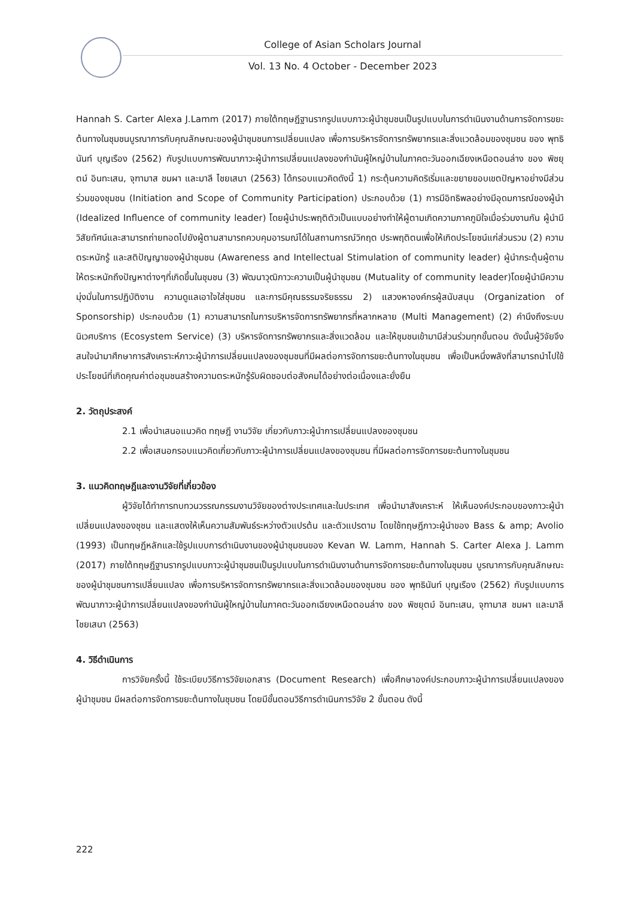College of Asian Scholars Journal
Vol. 13 No. 4 October - December 2023
Hannah S. Carter Alexa J.Lamm (2017) ภายใต้ทฤษฎีฐานรากรูปแบบภาวะผู้นำชุมชนเป็นรูปแบบในการดำเนินงานด้านการจัดการขยะต้นทางในชุมชนบูรณาการกับคุณลักษณะของผู้นำชุมชนการเปลี่ยนแปลง เพื่อการบริหารจัดการทรัพยากรและสิ่งแวดล้อมของชุมชน ของ พุทธินันท์ บุญเรือง (2562) กับรูปแบบการพัฒนาภาวะผู้นำการเปลี่ยนแปลงของกำนันผู้ใหญ่บ้านในภาคตะวันออกเฉียงเหนือตอนล่าง ของ พิชยุตม์ อินทะเสน, จุฑามาส ชมผา และมาลี ไชยเสนา (2563) ได้กรอบแนวคิดดังนี้ 1) กระตุ้นความคิดริเริ่มและขยายขอบเขตปัญหาอย่างมีส่วนร่วมของชุมชน (Initiation and Scope of Community Participation) ประกอบด้วย (1) การมีอิทธิพลอย่างมีอุดมการณ์ของผู้นำ (Idealized Influence of community leader) โดยผู้นำประพฤติตัวเป็นแบบอย่างทำให้ผู้ตามเกิดความภาคภูมิใจเมื่อร่วมงานกัน ผู้นำมีวิสัยทัศน์และสามารถถ่ายทอดไปยังผู้ตามสามารถควบคุมอารมณ์ได้ในสถานการณ์วิกฤต ประพฤติตนเพื่อให้เกิดประโยชน์แก่ส่วนรวม (2) ความตระหนักรู้ และสติปัญญาของผู้นำชุมชน (Awareness and Intellectual Stimulation of community leader) ผู้นำกระตุ้นผู้ตามให้ตระหนักถึงปัญหาต่างๆที่เกิดขึ้นในชุมชน (3) พัฒนาวุฒิภาวะความเป็นผู้นำชุมชน (Mutuality of community leader)โดยผู้นำมีความมุ่งมั่นในการปฏิบัติงาน ความดูแลเอาใจใส่ชุมชน และการมีคุณธรรมจริยธรรม 2) แสวงหาองค์กรผู้สนับสนุน (Organization of Sponsorship) ประกอบด้วย (1) ความสามารถในการบริหารจัดการทรัพยากรที่หลากหลาย (Multi Management) (2) คำนึงถึงระบบนิเวศบริการ (Ecosystem Service) (3) บริหารจัดการทรัพยากรและสิ่งแวดล้อม และให้ชุมชนเข้ามามีส่วนร่วมทุกขั้นตอน ดังนั้นผู้วิจัยจึงสนใจนำมาศึกษาการสังเคราะห์ภาวะผู้นำการเปลี่ยนแปลงของชุมชนที่มีผลต่อการจัดการขยะต้นทางในชุมชน เพื่อเป็นหนึ่งพลังที่สามารถนำไปใช้ประโยชน์ที่เกิดคุณค่าต่อชุมชนสร้างความตระหนักรู้รับผิดชอบต่อสังคมได้อย่างต่อเนื่องและยั่งยืน
2. วัตถุประสงค์
2.1 เพื่อนำเสนอแนวคิด ทฤษฎี งานวิจัย เกี่ยวกับภาวะผู้นำการเปลี่ยนแปลงของชุมชน
2.2 เพื่อเสนอกรอบแนวคิดเกี่ยวกับภาวะผู้นำการเปลี่ยนแปลงของชุมชน ที่มีผลต่อการจัดการขยะต้นทางในชุมชน
3. แนวคิดทฤษฎีและงานวิจัยที่เกี่ยวข้อง
ผู้วิจัยได้ทำการทบทวนวรรณกรรมงานวิจัยของต่างประเทศและในประเทศ เพื่อนำมาสังเคราะห์ ให้เห็นองค์ประกอบของภาวะผู้นำเปลี่ยนแปลงของชุชน และแสดงให้เห็นความสัมพันธ์ระหว่างตัวแปรต้น และตัวแปรตาม โดยใช้ทฤษฎีภาวะผู้นำของ Bass & amp; Avolio (1993) เป็นทฤษฎีหลักและใช้รูปแบบการดำเนินงานของผู้นำชุมชนของ Kevan W. Lamm, Hannah S. Carter Alexa J. Lamm (2017) ภายใต้ทฤษฎีฐานรากรูปแบบภาวะผู้นำชุมชนเป็นรูปแบบในการดำเนินงานด้านการจัดการขยะต้นทางในชุมชน บูรณาการกับคุณลักษณะของผู้นำชุมชนการเปลี่ยนแปลง เพื่อการบริหารจัดการทรัพยากรและสิ่งแวดล้อมของชุมชน ของ พุทธินันท์ บุญเรือง (2562) กับรูปแบบการพัฒนาภาวะผู้นำการเปลี่ยนแปลงของกำนันผู้ใหญ่บ้านในภาคตะวันออกเฉียงเหนือตอนล่าง ของ พิชยุตม์ อินทะเสน, จุฑามาส ชมผา และมาลี ไชยเสนา (2563)
4. วิธีดำเนินการ
การวิจัยครั้งนี้ ใช้ระเบียบวิธีการวิจัยเอกสาร (Document Research) เพื่อศึกษาองค์ประกอบภาวะผู้นำการเปลี่ยนแปลงของผู้นำชุมชน มีผลต่อการจัดการขยะต้นทางในชุมชน โดยมีขั้นตอนวิธีการดำเนินการวิจัย 2 ขั้นตอน ดังนี้
222